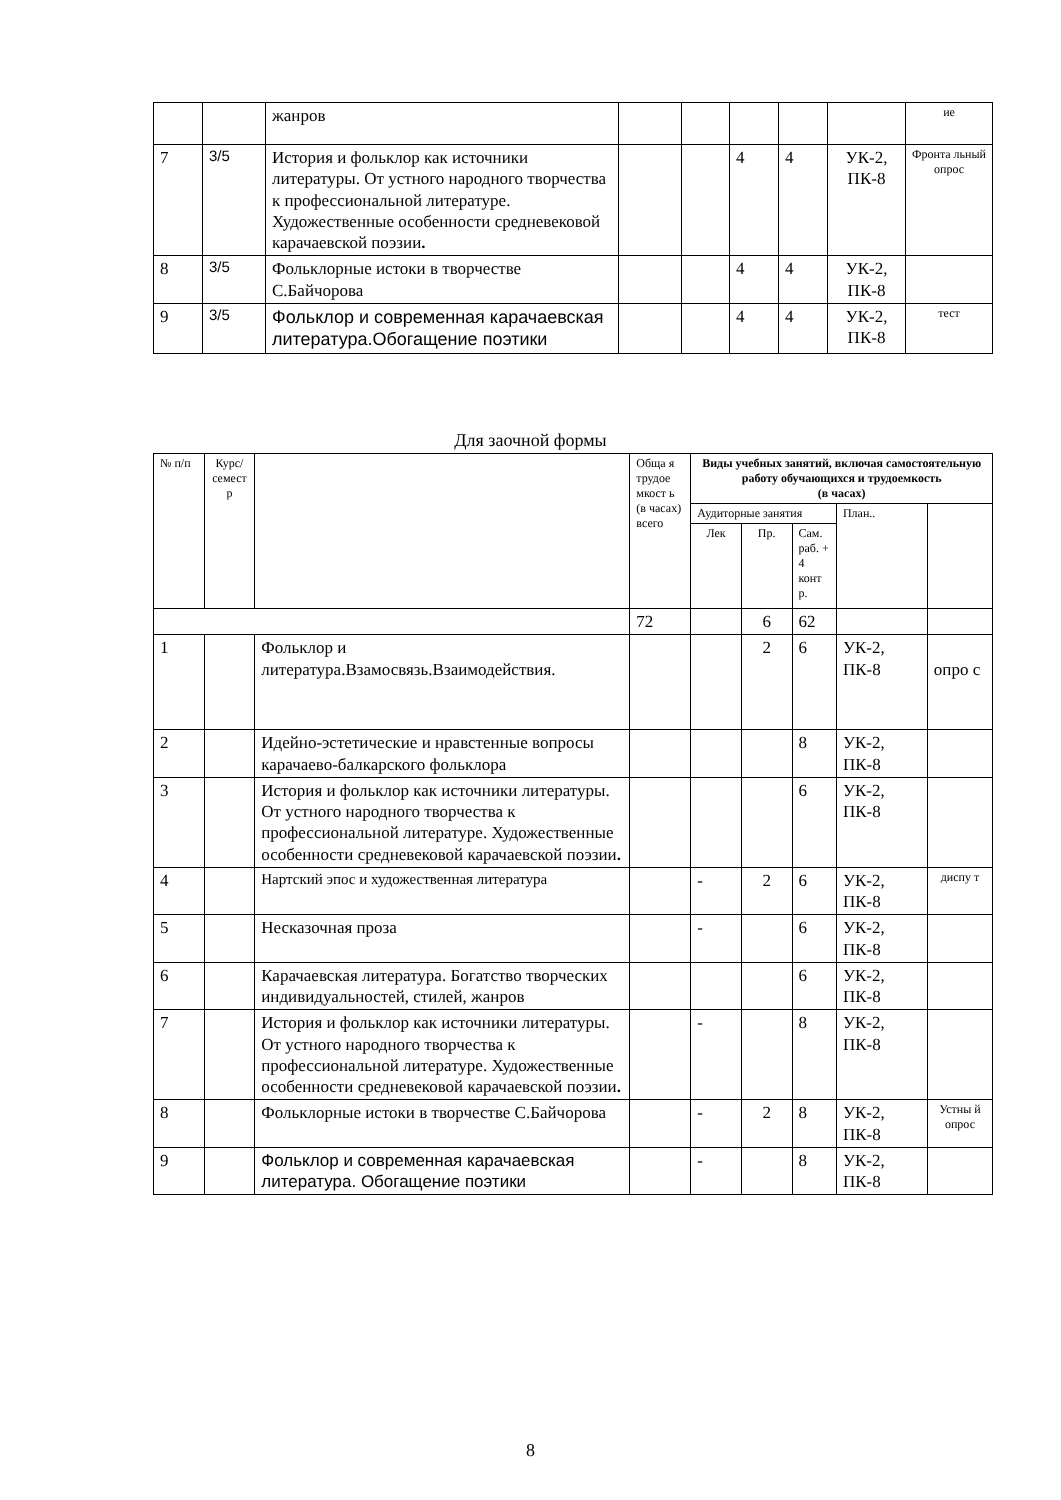| | | жанров | | | | | | ие |
| 7 | 3/5 | История и фольклор как источники литературы. От устного народного творчества к профессиональной литературе. Художественные особенности средневековой карачаевской поэзии . | | | 4 | 4 | УК-2, ПК-8 | Фронта льный опрос |
| 8 | 3/5 | Фольклорные истоки в творчестве С.Байчорова | | | 4 | 4 | УК-2, ПК-8 | |
| 9 | 3/5 | Фольклор и современная карачаевская литература.Обогащение поэтики | | | 4 | 4 | УК-2, ПК-8 | тест |
Для заочной формы
| № п/п | Курс/ семест р | | Обща я трудое мкост ь (в часах) всего | Виды учебных занятий, включая самостоятельную работу обучающихся и трудоемкость (в часах) | | | | |
| --- | --- | --- | --- | --- | --- | --- | --- | --- |
| | | | | Аудиторные занятия | | | План.. | |
| | | | | Лек | Пр. | Сам. раб. + 4 конт р. | | |
| | | | 72 | | 6 | 62 | | |
| 1 | | Фольклор и литература.Взамосвязь.Взаимодействия. | | | 2 | 6 | УК-2, ПК-8 | опро с |
| 2 | | Идейно-эстетические и нравстенные вопросы карачаево-балкарского фольклора | | | | 8 | УК-2, ПК-8 | |
| 3 | | История и фольклор как источники литературы. От устного народного творчества к профессиональной литературе. Художественные особенности средневековой карачаевской поэзии . | | | | 6 | УК-2, ПК-8 | |
| 4 | | Нартский эпос и художественная литература | | - | 2 | 6 | УК-2, ПК-8 | диспу т |
| 5 | | Несказочная проза | | - | | 6 | УК-2, ПК-8 | |
| 6 | | Карачаевская литература. Богатство творческих индивидуальностей, стилей, жанров | | | | 6 | УК-2, ПК-8 | |
| 7 | | История и фольклор как источники литературы. От устного народного творчества к профессиональной литературе. Художественные особенности средневековой карачаевской поэзии . | | - | | 8 | УК-2, ПК-8 | |
| 8 | | Фольклорные истоки в творчестве С.Байчорова | | - | 2 | 8 | УК-2, ПК-8 | Устны й опрос |
| 9 | | Фольклор и современная карачаевская литература. Обогащение поэтики | | - | | 8 | УК-2, ПК-8 | |
8